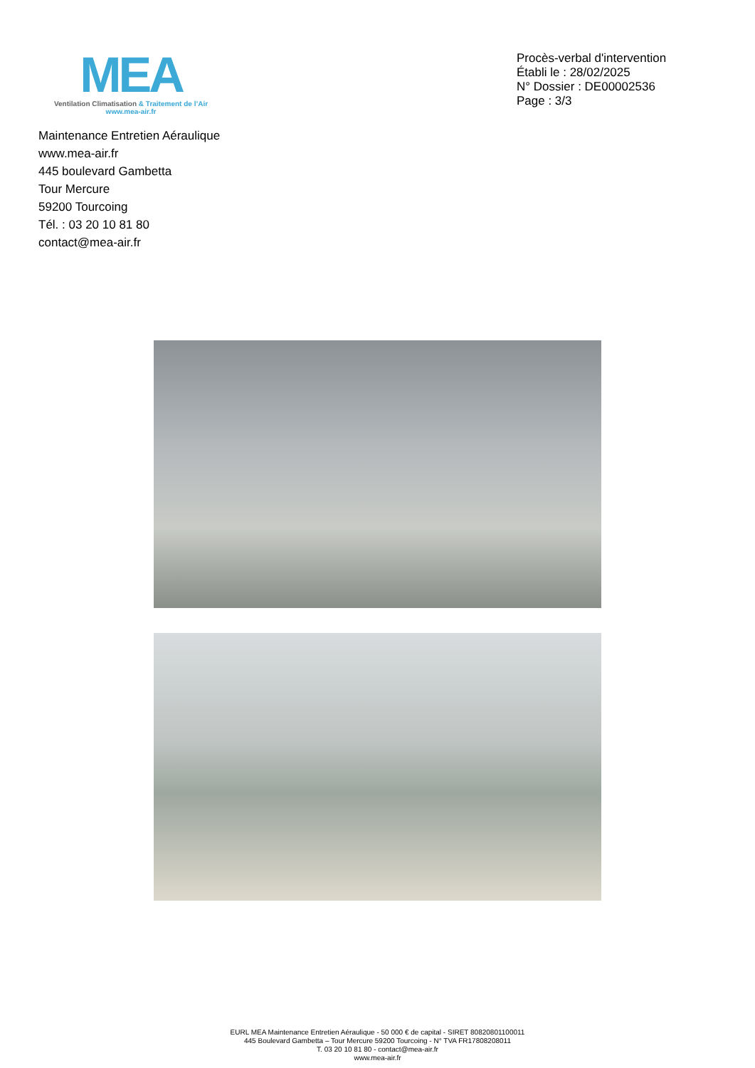MEA
Ventilation Climatisation & Traitement de l’Air
www.mea-air.fr
Procès-verbal d'intervention
Établi le : 28/02/2025
N° Dossier : DE00002536
Page : 3/3
Maintenance Entretien Aéraulique
www.mea-air.fr
445 boulevard Gambetta
Tour Mercure
59200 Tourcoing
Tél. : 03 20 10 81 80
contact@mea-air.fr
EURL MEA Maintenance Entretien Aéraulique - 50 000 € de capital - SIRET 80820801100011
445 Boulevard Gambetta – Tour Mercure 59200 Tourcoing - N° TVA FR17808208011
T. 03 20 10 81 80 - contact@mea-air.fr
www.mea-air.fr